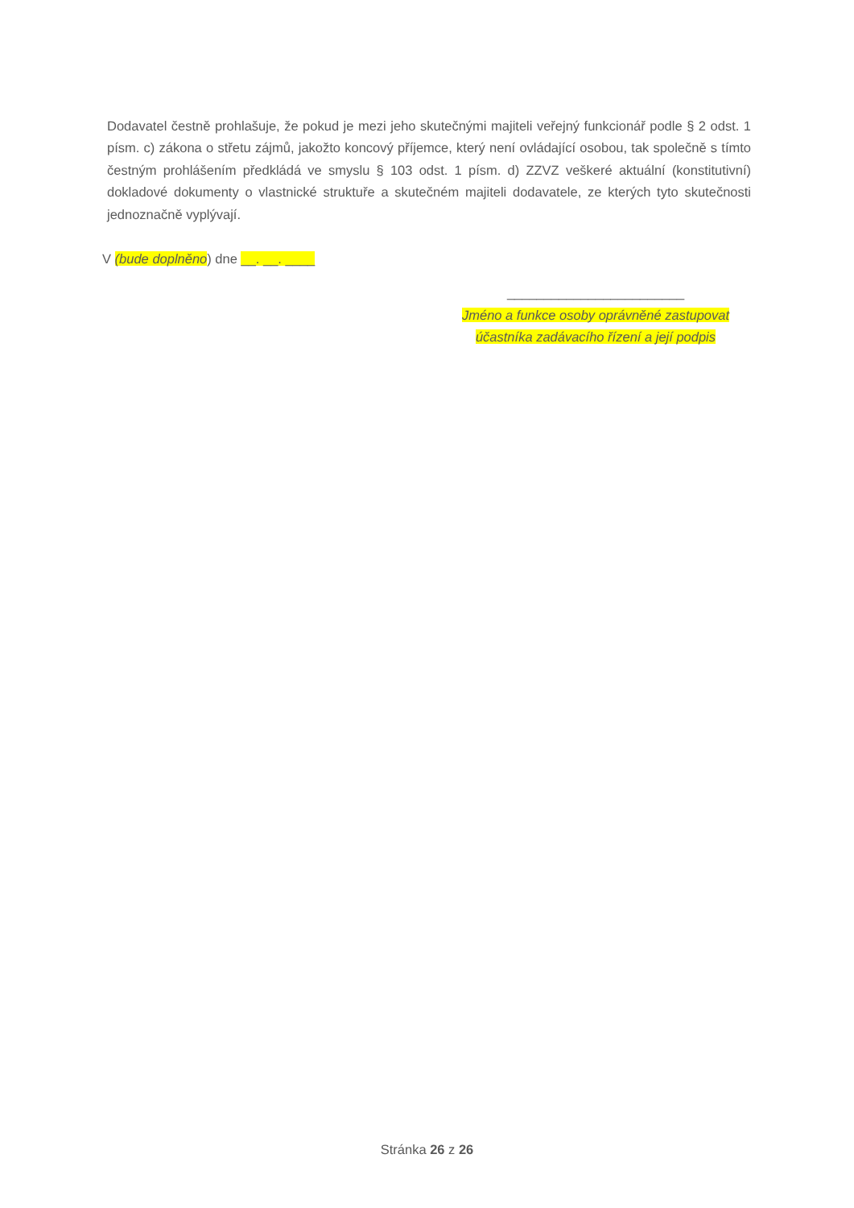Dodavatel čestně prohlašuje, že pokud je mezi jeho skutečnými majiteli veřejný funkcionář podle § 2 odst. 1 písm. c) zákona o střetu zájmů, jakožto koncový příjemce, který není ovládající osobou, tak společně s tímto čestným prohlášením předkládá ve smyslu § 103 odst. 1 písm. d) ZZVZ veškeré aktuální (konstitutivní) dokladové dokumenty o vlastnické struktuře a skutečném majiteli dodavatele, ze kterých tyto skutečnosti jednoznačně vyplývají.
V (bude doplněno) dne __. __. ____
________________________
Jméno a funkce osoby oprávněné zastupovat
účastníka zadávacího řízení a její podpis
Stránka 26 z 26